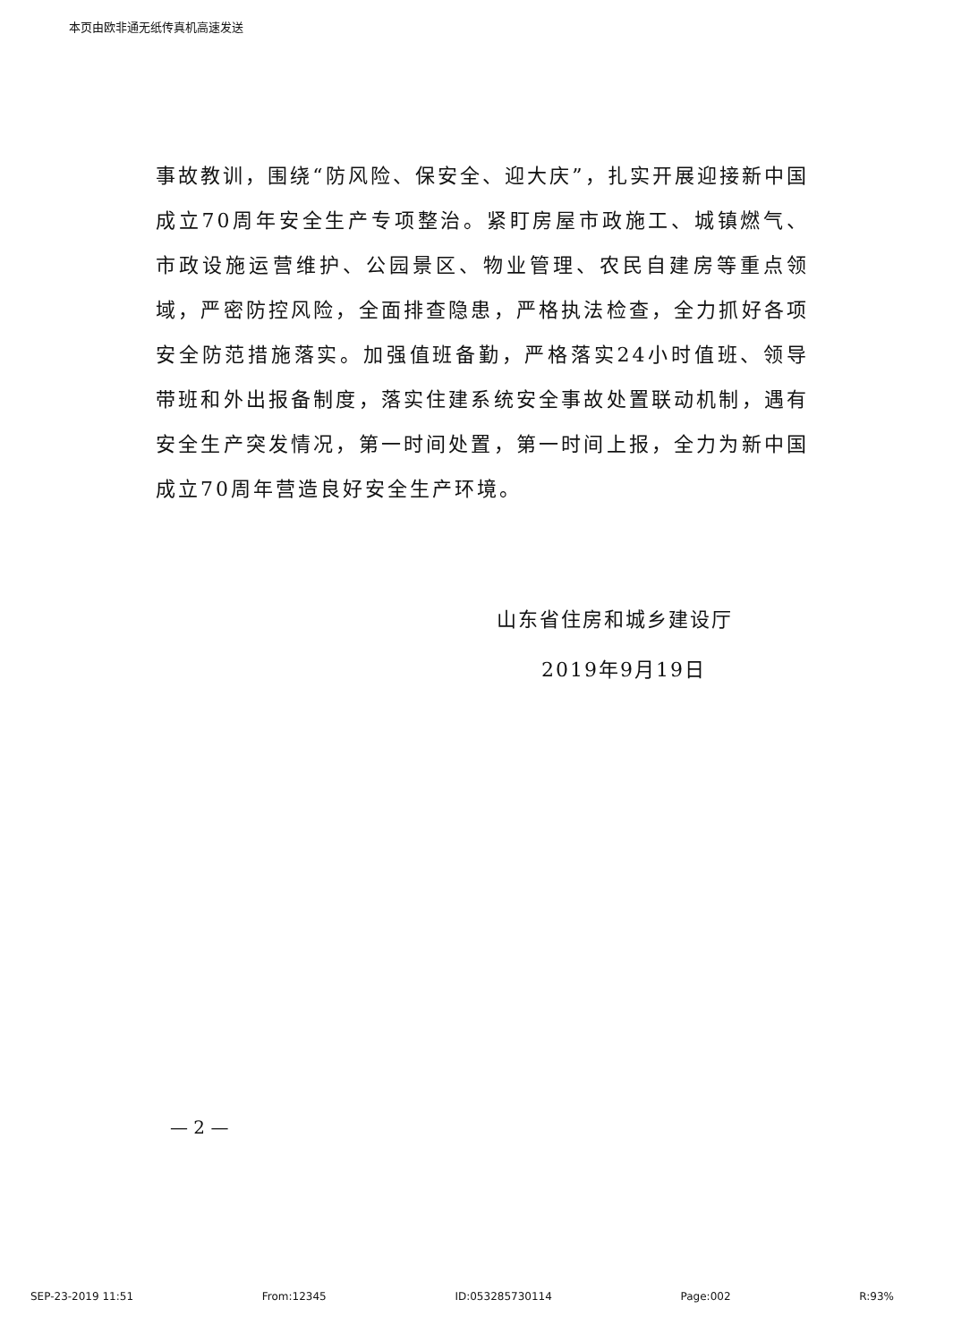本页由欧非通无纸传真机高速发送
事故教训，围绕“防风险、保安全、迎大庆”，扎实开展迎接新中国成立70周年安全生产专项整治。紧盯房屋市政施工、城镇燃气、市政设施运营维护、公园景区、物业管理、农民自建房等重点领域，严密防控风险，全面排查隐患，严格执法检查，全力抓好各项安全防范措施落实。加强值班备勤，严格落实24小时值班、领导带班和外出报备制度，落实住建系统安全事故处置联动机制，遇有安全生产突发情况，第一时间处置，第一时间上报，全力为新中国成立70周年营造良好安全生产环境。
山东省住房和城乡建设厅
2019年9月19日
— 2 —
SEP-23-2019 11:51 From:12345 ID:053285730114 Page:002 R:93%